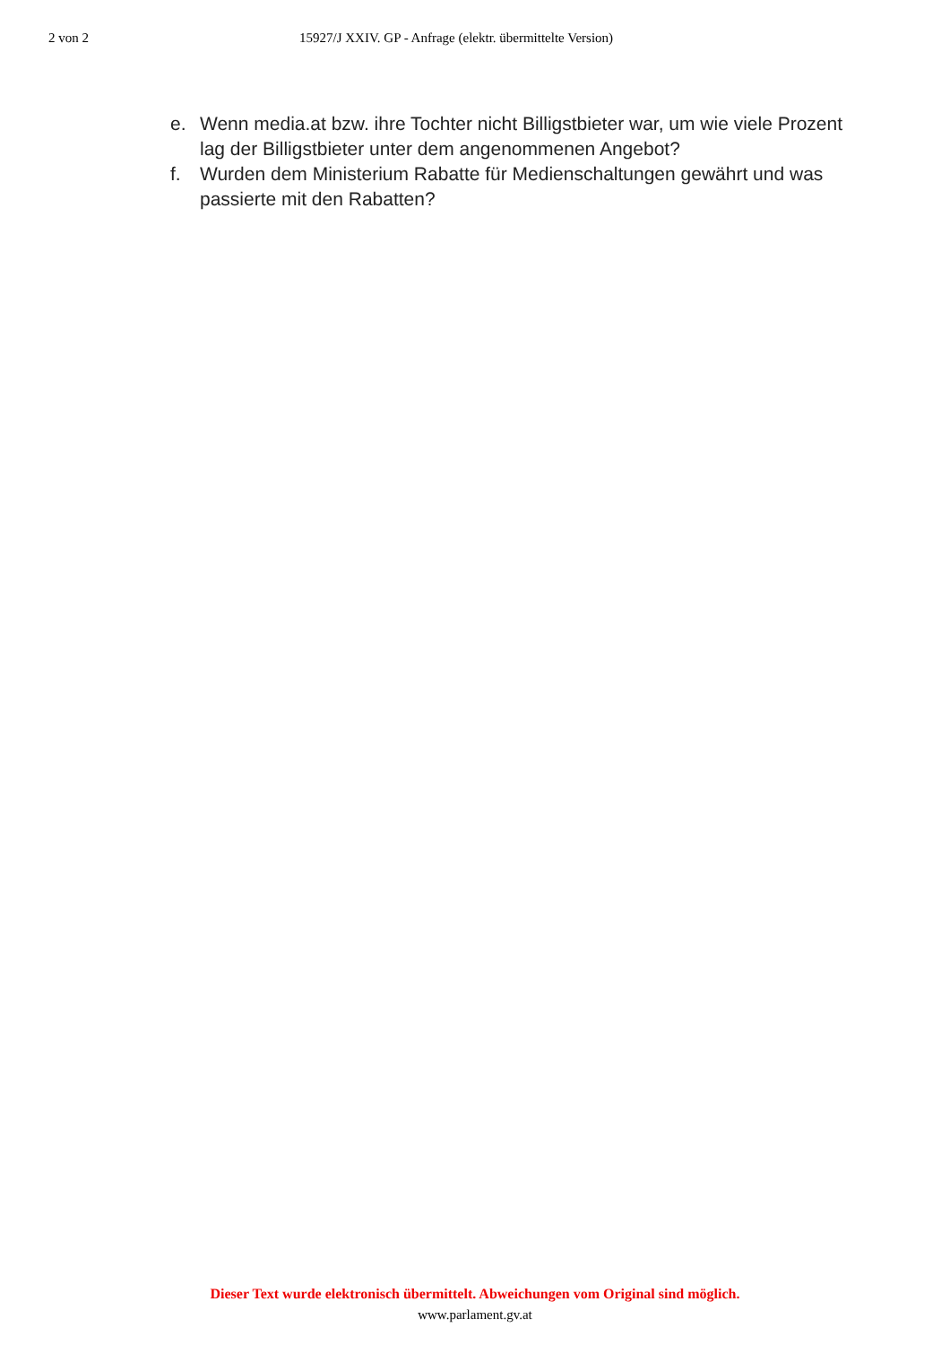2 von 2 15927/J XXIV. GP - Anfrage (elektr. übermittelte Version)
e. Wenn media.at bzw. ihre Tochter nicht Billigstbieter war, um wie viele Prozent lag der Billigstbieter unter dem angenommenen Angebot?
f. Wurden dem Ministerium Rabatte für Medienschaltungen gewährt und was passierte mit den Rabatten?
Dieser Text wurde elektronisch übermittelt. Abweichungen vom Original sind möglich.
www.parlament.gv.at